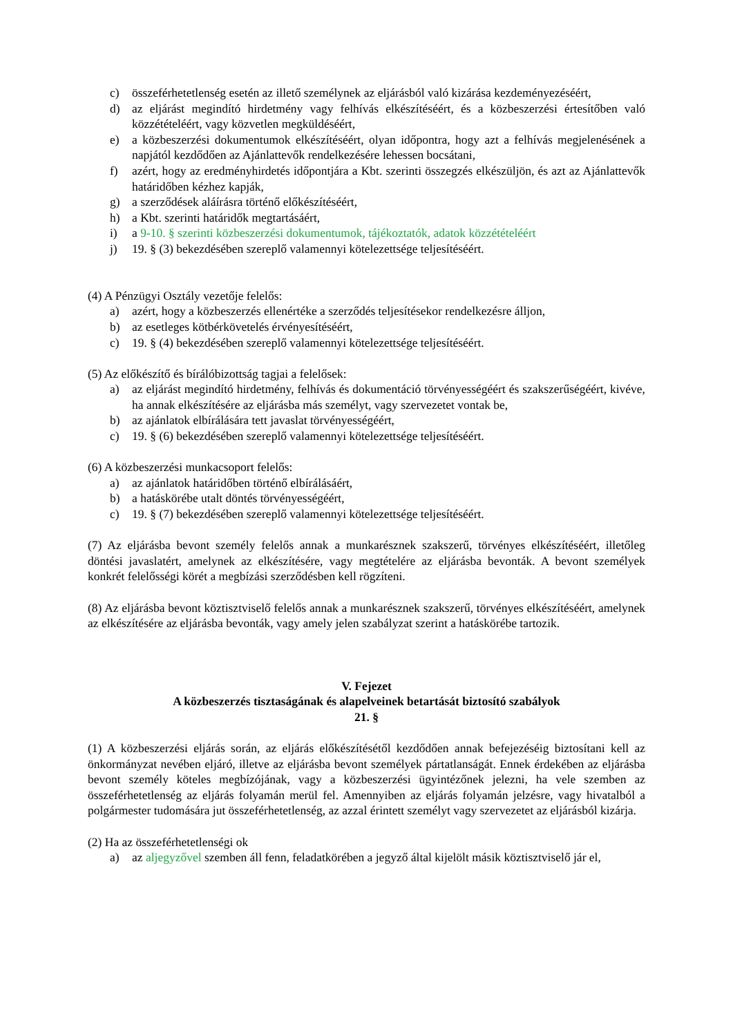c) összeférhetetlenség esetén az illető személynek az eljárásból való kizárása kezdeményezéséért,
d) az eljárást megindító hirdetmény vagy felhívás elkészítéséért, és a közbeszerzési értesítőben való közzétételéért, vagy közvetlen megküldéséért,
e) a közbeszerzési dokumentumok elkészítéséért, olyan időpontra, hogy azt a felhívás megjelenésének a napjától kezdődően az Ajánlattevők rendelkezésére lehessen bocsátani,
f) azért, hogy az eredményhirdetés időpontjára a Kbt. szerinti összegzés elkészüljön, és azt az Ajánlattevők határidőben kézhez kapják,
g) a szerződések aláírásra történő előkészítéséért,
h) a Kbt. szerinti határidők megtartásáért,
i) a 9-10. § szerinti közbeszerzési dokumentumok, tájékoztatók, adatok közzétételéért
j) 19. § (3) bekezdésében szereplő valamennyi kötelezettsége teljesítéséért.
(4) A Pénzügyi Osztály vezetője felelős:
a) azért, hogy a közbeszerzés ellenértéke a szerződés teljesítésekor rendelkezésre álljon,
b) az esetleges kötbérkövetelés érvényesítéséért,
c) 19. § (4) bekezdésében szereplő valamennyi kötelezettsége teljesítéséért.
(5) Az előkészítő és bírálóbizottság tagjai a felelősek:
a) az eljárást megindító hirdetmény, felhívás és dokumentáció törvényességéért és szakszerűségéért, kivéve, ha annak elkészítésére az eljárásba más személyt, vagy szervezetet vontak be,
b) az ajánlatok elbírálására tett javaslat törvényességéért,
c) 19. § (6) bekezdésében szereplő valamennyi kötelezettsége teljesítéséért.
(6) A közbeszerzési munkacsoport felelős:
a) az ajánlatok határidőben történő elbírálásáért,
b) a hatáskörébe utalt döntés törvényességéért,
c) 19. § (7) bekezdésében szereplő valamennyi kötelezettsége teljesítéséért.
(7) Az eljárásba bevont személy felelős annak a munkarésznek szakszerű, törvényes elkészítéséért, illetőleg döntési javaslatért, amelynek az elkészítésére, vagy megtételére az eljárásba bevonták. A bevont személyek konkrét felelősségi körét a megbízási szerződésben kell rögzíteni.
(8) Az eljárásba bevont köztisztviselő felelős annak a munkarésznek szakszerű, törvényes elkészítéséért, amelynek az elkészítésére az eljárásba bevonták, vagy amely jelen szabályzat szerint a hatáskörébe tartozik.
V. Fejezet
A közbeszerzés tisztaságának és alapelveinek betartását biztosító szabályok
21. §
(1) A közbeszerzési eljárás során, az eljárás előkészítésétől kezdődően annak befejezéséig biztosítani kell az önkormányzat nevében eljáró, illetve az eljárásba bevont személyek pártatlanságát. Ennek érdekében az eljárásba bevont személy köteles megbízójának, vagy a közbeszerzési ügyintézőnek jelezni, ha vele szemben az összeférhetetlenség az eljárás folyamán merül fel. Amennyiben az eljárás folyamán jelzésre, vagy hivatalból a polgármester tudomására jut összeférhetetlenség, az azzal érintett személyt vagy szervezetet az eljárásból kizárja.
(2) Ha az összeférhetetlenségi ok
a) az aljegyzővel szemben áll fenn, feladatkörében a jegyző által kijelölt másik köztisztviselő jár el,